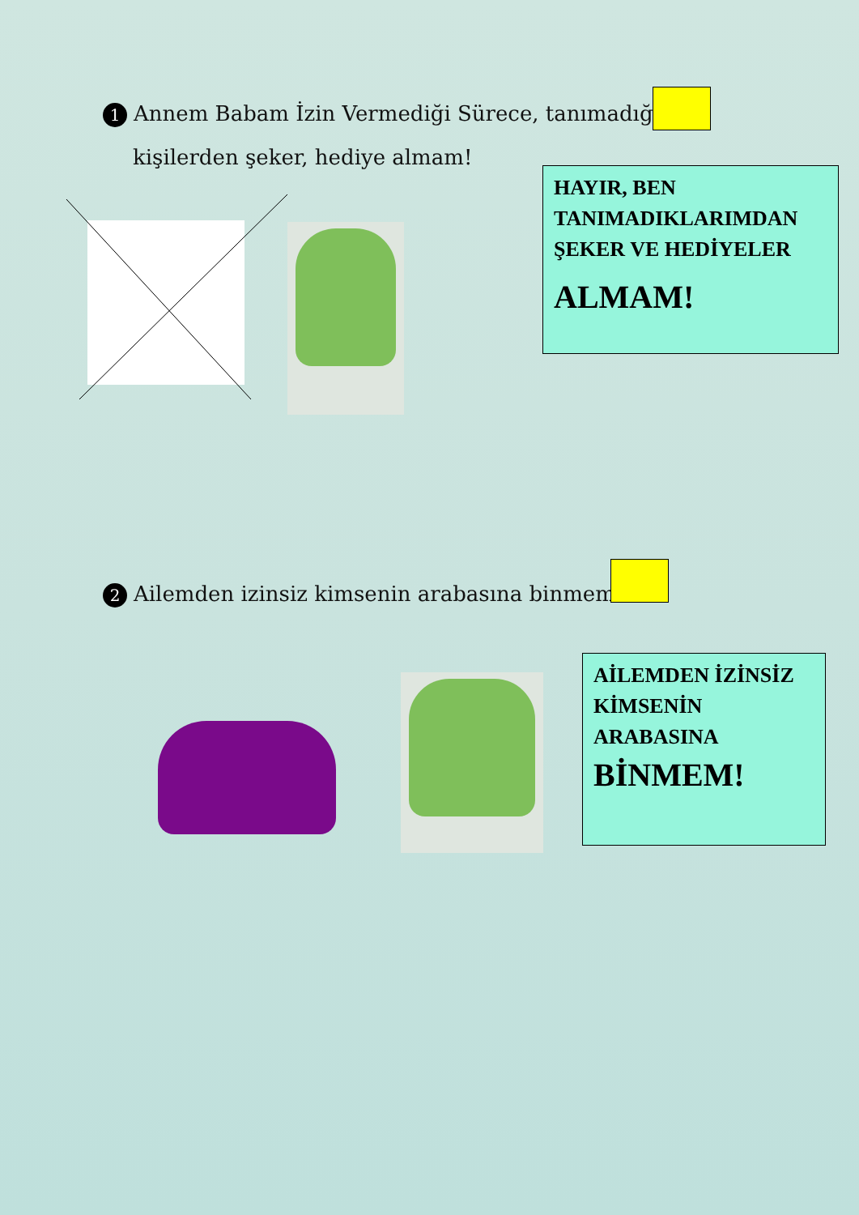1 Annem Babam İzin Vermediği Sürece, tanımadığım
kişilerden şeker, hediye almam!
HAYIR, BEN TANIMADIKLARIMDAN ŞEKER VE HEDİYELER
ALMAM!
2 Ailemden izinsiz kimsenin arabasına binmem!
AİLEMDEN İZİNSİZ KİMSENİN ARABASINA
BİNMEM!